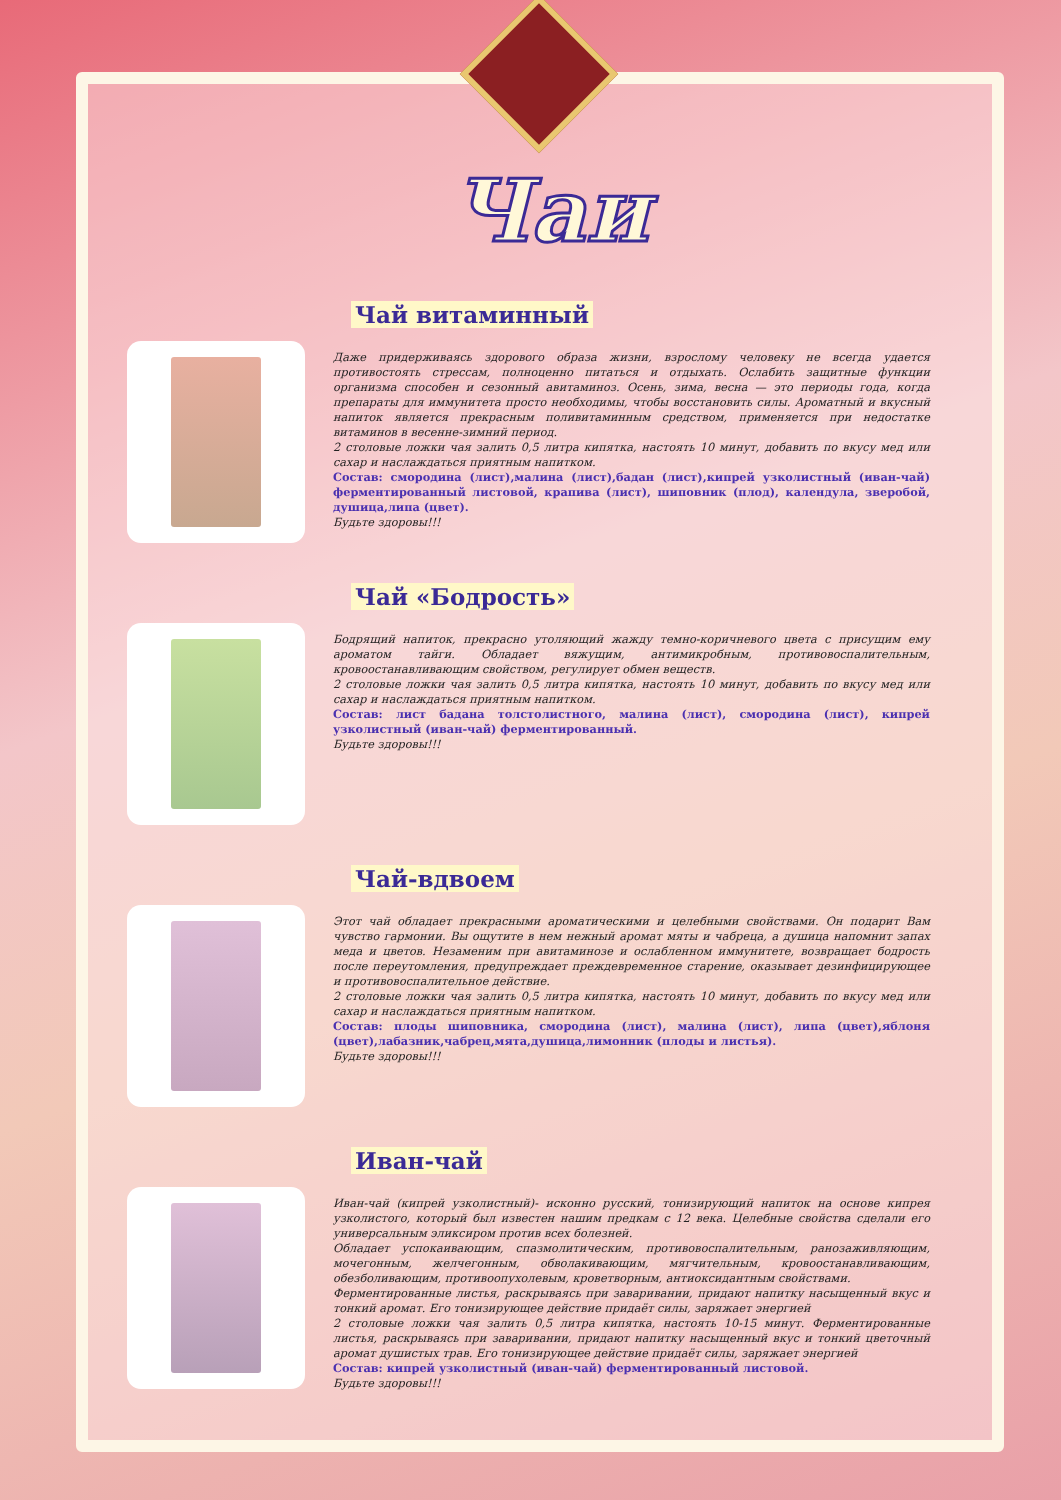Чаи
Чай витаминный
Даже придерживаясь здорового образа жизни, взрослому человеку не всегда удается противостоять стрессам, полноценно питаться и отдыхать. Ослабить защитные функции организма способен и сезонный авитаминоз. Осень, зима, весна — это периоды года, когда препараты для иммунитета просто необходимы, чтобы восстановить силы. Ароматный и вкусный напиток является прекрасным поливитаминным средством, применяется при недостатке витаминов в весенне-зимний период.
2 столовые ложки чая залить 0,5 литра кипятка, настоять 10 минут, добавить по вкусу мед или сахар и наслаждаться приятным напитком.
Состав: смородина (лист),малина (лист),бадан (лист),кипрей узколистный (иван-чай) ферментированный листовой, крапива (лист), шиповник (плод), календула, зверобой, душица,липа (цвет).
Будьте здоровы!!!
Чай «Бодрость»
Бодрящий напиток, прекрасно утоляющий жажду темно-коричневого цвета с присущим ему ароматом тайги. Обладает вяжущим, антимикробным, противовоспалительным, кровоостанавливающим свойством, регулирует обмен веществ.
2 столовые ложки чая залить 0,5 литра кипятка, настоять 10 минут, добавить по вкусу мед или сахар и наслаждаться приятным напитком.
Состав: лист бадана толстолистного, малина (лист), смородина (лист), кипрей узколистный (иван-чай) ферментированный.
Будьте здоровы!!!
Чай-вдвоем
Этот чай обладает прекрасными ароматическими и целебными свойствами. Он подарит Вам чувство гармонии. Вы ощутите в нем нежный аромат мяты и чабреца, а душица напомнит запах меда и цветов. Незаменим при авитаминозе и ослабленном иммунитете, возвращает бодрость после переутомления, предупреждает преждевременное старение, оказывает дезинфицирующее и противовоспалительное действие.
2 столовые ложки чая залить 0,5 литра кипятка, настоять 10 минут, добавить по вкусу мед или сахар и наслаждаться приятным напитком.
Состав: плоды шиповника, смородина (лист), малина (лист), липа (цвет),яблоня (цвет),лабазник,чабрец,мята,душица,лимонник (плоды и листья).
Будьте здоровы!!!
Иван-чай
Иван-чай (кипрей узколистный)- исконно русский, тонизирующий напиток на основе кипрея узколистого, который был известен нашим предкам с 12 века. Целебные свойства сделали его универсальным эликсиром против всех болезней.
Обладает успокаивающим, спазмолитическим, противовоспалительным, ранозаживляющим, мочегонным, желчегонным, обволакивающим, мягчительным, кровоостанавливающим, обезболивающим, противоопухолевым, кроветворным, антиоксидантным свойствами.
Ферментированные листья, раскрываясь при заваривании, придают напитку насыщенный вкус и тонкий аромат. Его тонизирующее действие придаёт силы, заряжает энергией
2 столовые ложки чая залить 0,5 литра кипятка, настоять 10-15 минут. Ферментированные листья, раскрываясь при заваривании, придают напитку насыщенный вкус и тонкий цветочный аромат душистых трав. Его тонизирующее действие придаёт силы, заряжает энергией
Состав: кипрей узколистный (иван-чай) ферментированный листовой.
Будьте здоровы!!!